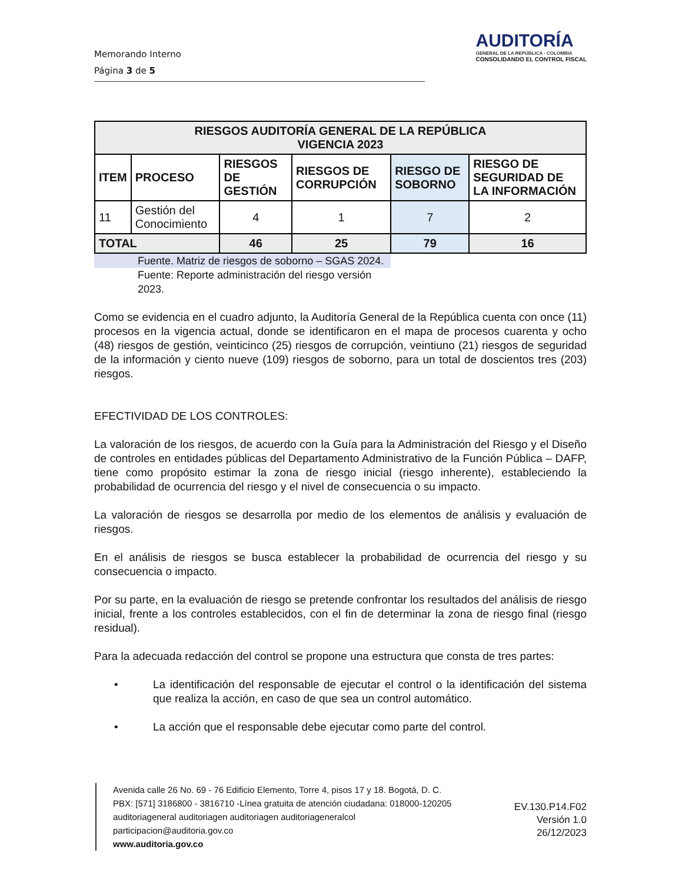Memorando Interno
Página 3 de 5
AUDITORÍA
GENERAL DE LA REPÚBLICA - COLOMBIA
CONSOLIDANDO EL CONTROL FISCAL
| RIESGOS AUDITORÍA GENERAL DE LA REPÚBLICA VIGENCIA 2023 | | | | | |
| --- | --- | --- | --- | --- | --- |
| ITEM | PROCESO | RIESGOS DE GESTIÓN | RIESGOS DE CORRUPCIÓN | RIESGO DE SOBORNO | RIESGO DE SEGURIDAD DE LA INFORMACIÓN |
| 11 | Gestión del Conocimiento | 4 | 1 | 7 | 2 |
| TOTAL | | 46 | 25 | 79 | 16 |
Fuente. Matriz de riesgos de soborno – SGAS 2024.
Fuente: Reporte administración del riesgo versión 2023.
Como se evidencia en el cuadro adjunto, la Auditoría General de la República cuenta con once (11) procesos en la vigencia actual, donde se identificaron en el mapa de procesos cuarenta y ocho (48) riesgos de gestión, veinticinco (25) riesgos de corrupción, veintiuno (21) riesgos de seguridad de la información y ciento nueve (109) riesgos de soborno, para un total de doscientos tres (203) riesgos.
EFECTIVIDAD DE LOS CONTROLES:
La valoración de los riesgos, de acuerdo con la Guía para la Administración del Riesgo y el Diseño de controles en entidades públicas del Departamento Administrativo de la Función Pública – DAFP, tiene como propósito estimar la zona de riesgo inicial (riesgo inherente), estableciendo la probabilidad de ocurrencia del riesgo y el nivel de consecuencia o su impacto.
La valoración de riesgos se desarrolla por medio de los elementos de análisis y evaluación de riesgos.
En el análisis de riesgos se busca establecer la probabilidad de ocurrencia del riesgo y su consecuencia o impacto.
Por su parte, en la evaluación de riesgo se pretende confrontar los resultados del análisis de riesgo inicial, frente a los controles establecidos, con el fin de determinar la zona de riesgo final (riesgo residual).
Para la adecuada redacción del control se propone una estructura que consta de tres partes:
• La identificación del responsable de ejecutar el control o la identificación del sistema que realiza la acción, en caso de que sea un control automático.
• La acción que el responsable debe ejecutar como parte del control.
Avenida calle 26 No. 69 - 76 Edificio Elemento, Torre 4, pisos 17 y 18. Bogotá, D. C.
PBX: [571] 3186800 - 3816710 -Línea gratuita de atención ciudadana: 018000-120205
auditoriageneral auditoriagen auditoriagen auditoriageneralcol
participacion@auditoria.gov.co
www.auditoria.gov.co
EV.130.P14.F02
Versión 1.0
26/12/2023